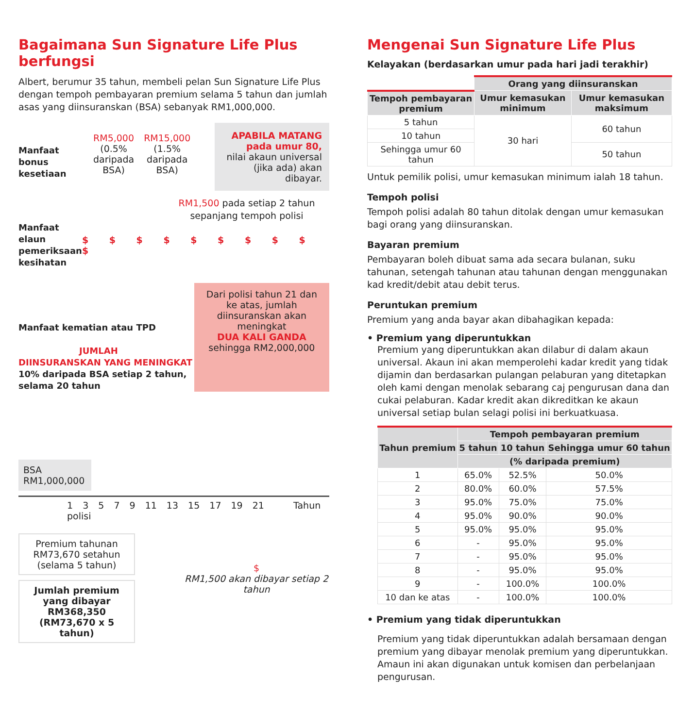Bagaimana Sun Signature Life Plus berfungsi
Albert, berumur 35 tahun, membeli pelan Sun Signature Life Plus dengan tempoh pembayaran premium selama 5 tahun dan jumlah asas yang diinsuranskan (BSA) sebanyak RM1,000,000.
Manfaat bonus kesetiaan
RM5,000
(0.5%
daripada
BSA)
RM15,000
(1.5%
daripada
BSA)
APABILA MATANG pada umur 80,
nilai akaun universal (jika ada) akan dibayar.
RM1,500 pada setiap 2 tahun sepanjang tempoh polisi
Manfaat elaun pemeriksaan kesihatan
$ $ $ $ $ $ $ $ $ $
Manfaat kematian atau TPD
JUMLAH DIINSURANSKAN YANG MENINGKAT
10% daripada BSA setiap 2 tahun, selama 20 tahun
Dari polisi tahun 21 dan ke atas, jumlah diinsuranskan akan meningkat
DUA KALI GANDA
sehingga RM2,000,000
BSA
RM1,000,000
1 3 5 7 9 11 13 15 17 19 21 Tahun polisi
Premium tahunan RM73,670 setahun (selama 5 tahun)
Jumlah premium yang dibayar RM368,350 (RM73,670 x 5 tahun)
$
RM1,500 akan dibayar setiap 2 tahun
Mengenai Sun Signature Life Plus
Kelayakan (berdasarkan umur pada hari jadi terakhir)
| | Orang yang diinsuranskan | |
| Tempoh pembayaran premium | Umur kemasukan minimum | Umur kemasukan maksimum |
| 5 tahun | 30 hari | 60 tahun |
| 10 tahun | | |
| Sehingga umur 60 tahun | | 50 tahun |
Untuk pemilik polisi, umur kemasukan minimum ialah 18 tahun.
Tempoh polisi
Tempoh polisi adalah 80 tahun ditolak dengan umur kemasukan bagi orang yang diinsuranskan.
Bayaran premium
Pembayaran boleh dibuat sama ada secara bulanan, suku tahunan, setengah tahunan atau tahunan dengan menggunakan kad kredit/debit atau debit terus.
Peruntukan premium
Premium yang anda bayar akan dibahagikan kepada:
• Premium yang diperuntukkan
Premium yang diperuntukkan akan dilabur di dalam akaun universal. Akaun ini akan memperolehi kadar kredit yang tidak dijamin dan berdasarkan pulangan pelaburan yang ditetapkan oleh kami dengan menolak sebarang caj pengurusan dana dan cukai pelaburan. Kadar kredit akan dikreditkan ke akaun universal setiap bulan selagi polisi ini berkuatkuasa.
| Tahun premium | Tempoh pembayaran premium | | |
| --- | --- | --- | --- |
| | 5 tahun | 10 tahun | Sehingga umur 60 tahun |
| | (% daripada premium) | | |
| 1 | 65.0% | 52.5% | 50.0% |
| 2 | 80.0% | 60.0% | 57.5% |
| 3 | 95.0% | 75.0% | 75.0% |
| 4 | 95.0% | 90.0% | 90.0% |
| 5 | 95.0% | 95.0% | 95.0% |
| 6 | - | 95.0% | 95.0% |
| 7 | - | 95.0% | 95.0% |
| 8 | - | 95.0% | 95.0% |
| 9 | - | 100.0% | 100.0% |
| 10 dan ke atas | - | 100.0% | 100.0% |
• Premium yang tidak diperuntukkan
Premium yang tidak diperuntukkan adalah bersamaan dengan premium yang dibayar menolak premium yang diperuntukkan. Amaun ini akan digunakan untuk komisen dan perbelanjaan pengurusan.